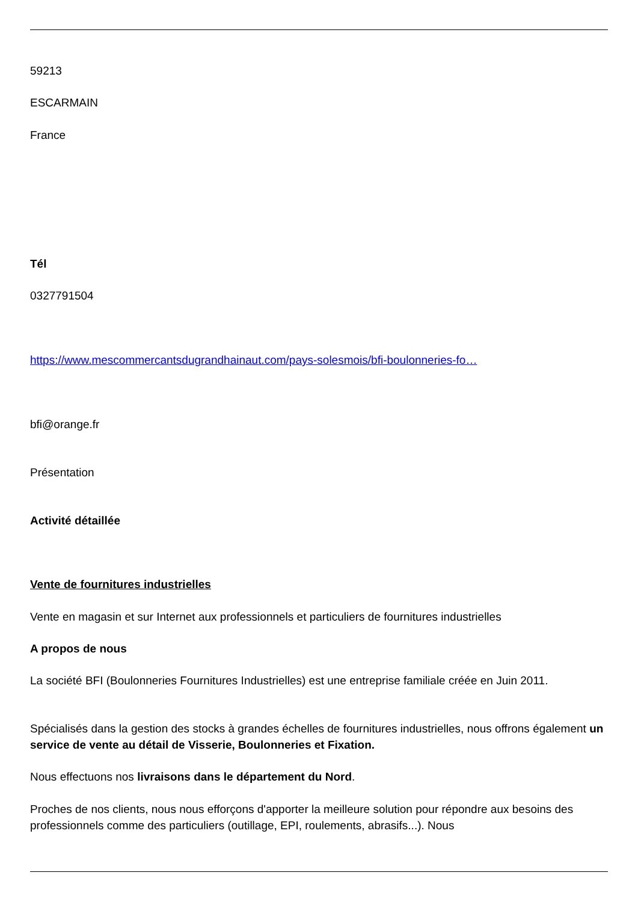59213
ESCARMAIN
France
Tél
0327791504
https://www.mescommercantsdugrandhainaut.com/pays-solesmois/bfi-boulonneries-fo…
bfi@orange.fr
Présentation
Activité détaillée
Vente de fournitures industrielles
Vente en magasin et sur Internet aux professionnels et particuliers de fournitures industrielles
A propos de nous
La société BFI (Boulonneries Fournitures Industrielles) est une entreprise familiale créée en Juin 2011.
Spécialisés dans la gestion des stocks à grandes échelles de fournitures industrielles, nous offrons également un service de vente au détail de Visserie, Boulonneries et Fixation.
Nous effectuons nos livraisons dans le département du Nord.
Proches de nos clients, nous nous efforçons d'apporter la meilleure solution pour répondre aux besoins des professionnels comme des particuliers (outillage, EPI, roulements, abrasifs...). Nous